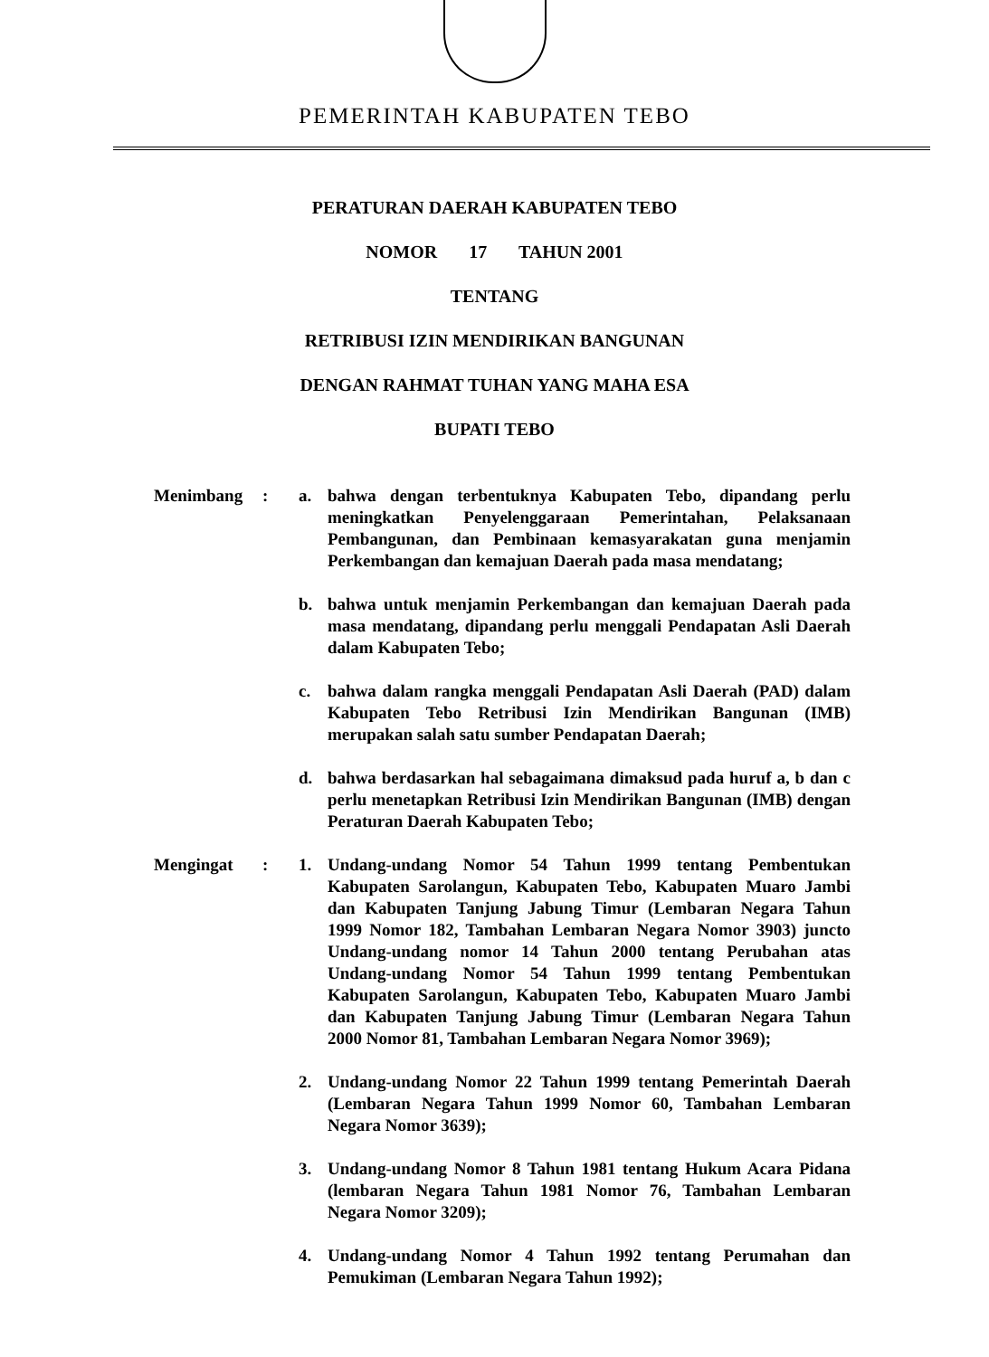PEMERINTAH KABUPATEN TEBO
PERATURAN DAERAH KABUPATEN TEBO
NOMOR 17 TAHUN 2001
TENTANG
RETRIBUSI IZIN MENDIRIKAN BANGUNAN
DENGAN RAHMAT TUHAN YANG MAHA ESA
BUPATI TEBO
Menimbang : a. bahwa dengan terbentuknya Kabupaten Tebo, dipandang perlu meningkatkan Penyelenggaraan Pemerintahan, Pelaksanaan Pembangunan, dan Pembinaan kemasyarakatan guna menjamin Perkembangan dan kemajuan Daerah pada masa mendatang;
b. bahwa untuk menjamin Perkembangan dan kemajuan Daerah pada masa mendatang, dipandang perlu menggali Pendapatan Asli Daerah dalam Kabupaten Tebo;
c. bahwa dalam rangka menggali Pendapatan Asli Daerah (PAD) dalam Kabupaten Tebo Retribusi Izin Mendirikan Bangunan (IMB) merupakan salah satu sumber Pendapatan Daerah;
d. bahwa berdasarkan hal sebagaimana dimaksud pada huruf a, b dan c perlu menetapkan Retribusi Izin Mendirikan Bangunan (IMB) dengan Peraturan Daerah Kabupaten Tebo;
Mengingat : 1. Undang-undang Nomor 54 Tahun 1999 tentang Pembentukan Kabupaten Sarolangun, Kabupaten Tebo, Kabupaten Muaro Jambi dan Kabupaten Tanjung Jabung Timur (Lembaran Negara Tahun 1999 Nomor 182, Tambahan Lembaran Negara Nomor 3903) juncto Undang-undang nomor 14 Tahun 2000 tentang Perubahan atas Undang-undang Nomor 54 Tahun 1999 tentang Pembentukan Kabupaten Sarolangun, Kabupaten Tebo, Kabupaten Muaro Jambi dan Kabupaten Tanjung Jabung Timur (Lembaran Negara Tahun 2000 Nomor 81, Tambahan Lembaran Negara Nomor 3969);
2. Undang-undang Nomor 22 Tahun 1999 tentang Pemerintah Daerah (Lembaran Negara Tahun 1999 Nomor 60, Tambahan Lembaran Negara Nomor 3639);
3. Undang-undang Nomor 8 Tahun 1981 tentang Hukum Acara Pidana (lembaran Negara Tahun 1981 Nomor 76, Tambahan Lembaran Negara Nomor 3209);
4. Undang-undang Nomor 4 Tahun 1992 tentang Perumahan dan Pemukiman (Lembaran Negara Tahun 1992);